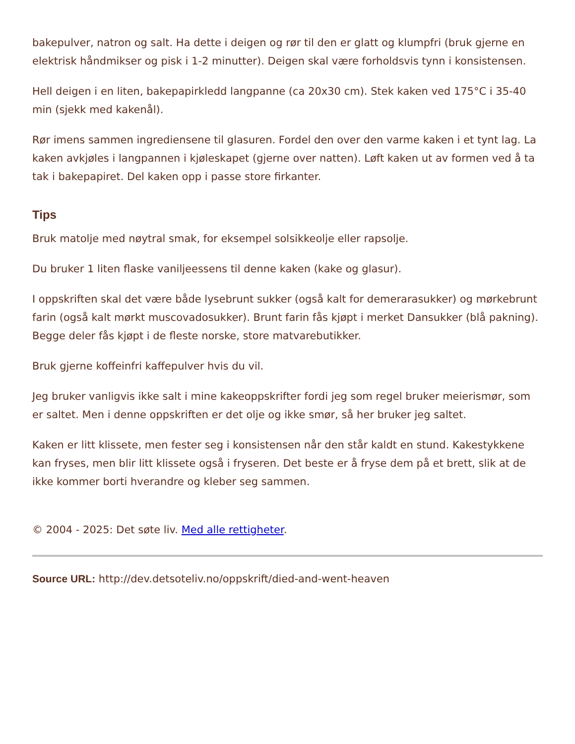bakepulver, natron og salt. Ha dette i deigen og rør til den er glatt og klumpfri (bruk gjerne en elektrisk håndmikser og pisk i 1-2 minutter). Deigen skal være forholdsvis tynn i konsistensen.
Hell deigen i en liten, bakepapirkledd langpanne (ca 20x30 cm). Stek kaken ved 175°C i 35-40 min (sjekk med kakenål).
Rør imens sammen ingrediensene til glasuren. Fordel den over den varme kaken i et tynt lag. La kaken avkjøles i langpannen i kjøleskapet (gjerne over natten). Løft kaken ut av formen ved å ta tak i bakepapiret. Del kaken opp i passe store firkanter.
Tips
Bruk matolje med nøytral smak, for eksempel solsikkeolje eller rapsolje.
Du bruker 1 liten flaske vaniljeessens til denne kaken (kake og glasur).
I oppskriften skal det være både lysebrunt sukker (også kalt for demerarasukker) og mørkebrunt farin (også kalt mørkt muscovadosukker). Brunt farin fås kjøpt i merket Dansukker (blå pakning). Begge deler fås kjøpt i de fleste norske, store matvarebutikker.
Bruk gjerne koffeinfri kaffepulver hvis du vil.
Jeg bruker vanligvis ikke salt i mine kakeoppskrifter fordi jeg som regel bruker meierismør, som er saltet. Men i denne oppskriften er det olje og ikke smør, så her bruker jeg saltet.
Kaken er litt klissete, men fester seg i konsistensen når den står kaldt en stund. Kakestykkene kan fryses, men blir litt klissete også i fryseren. Det beste er å fryse dem på et brett, slik at de ikke kommer borti hverandre og kleber seg sammen.
© 2004 - 2025: Det søte liv. Med alle rettigheter.
Source URL: http://dev.detsoteliv.no/oppskrift/died-and-went-heaven